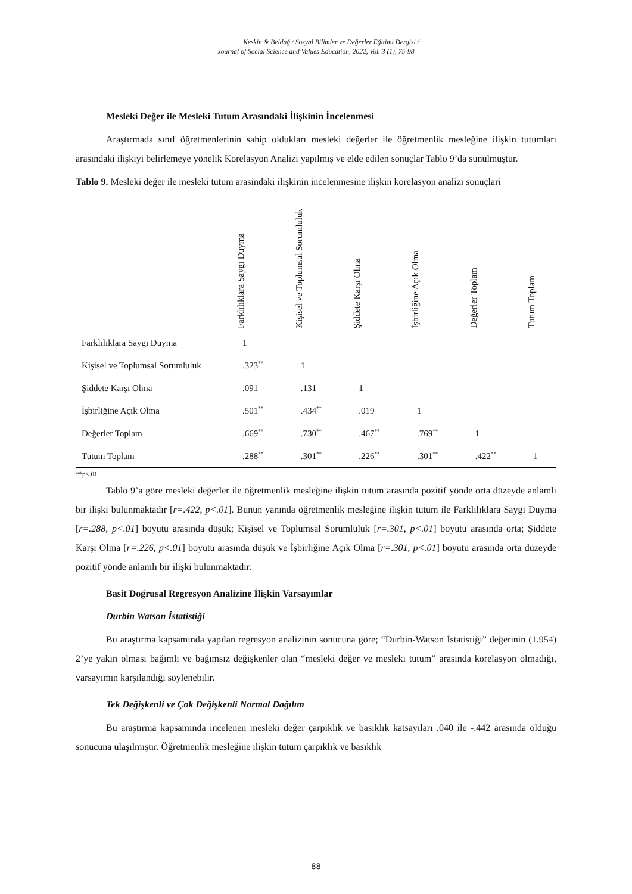Keskin & Beldağ / Sosyal Bilimler ve Değerler Eğitimi Dergisi /
Journal of Social Science and Values Education, 2022, Vol. 3 (1), 75-98
Mesleki Değer ile Mesleki Tutum Arasındaki İlişkinin İncelenmesi
Araştırmada sınıf öğretmenlerinin sahip oldukları mesleki değerler ile öğretmenlik mesleğine ilişkin tutumları arasındaki ilişkiyi belirlemeye yönelik Korelasyon Analizi yapılmış ve elde edilen sonuçlar Tablo 9’da sunulmuştur.
Tablo 9. Mesleki değer ile mesleki tutum arasindaki ilişkinin incelenmesine ilişkin korelasyon analizi sonuçlari
| | Farklılıklara Saygı Duyma | Kişisel ve Toplumsal Sorumluluk | Şiddete Karşı Olma | İşbirliğine Açık Olma | Değerler Toplam | Tutum Toplam |
| --- | --- | --- | --- | --- | --- | --- |
| Farklılıklara Saygı Duyma | 1 | | | | | |
| Kişisel ve Toplumsal Sorumluluk | .323<sup>**</sup> | 1 | | | | |
| Şiddete Karşı Olma | .091 | .131 | 1 | | | |
| İşbirliğine Açık Olma | .501<sup>**</sup> | .434<sup>**</sup> | .019 | 1 | | |
| Değerler Toplam | .669<sup>**</sup> | .730<sup>**</sup> | .467<sup>**</sup> | .769<sup>**</sup> | 1 | |
| Tutum Toplam | .288<sup>**</sup> | .301<sup>**</sup> | .226<sup>**</sup> | .301<sup>**</sup> | .422<sup>**</sup> | 1 |
**p<.01
Tablo 9’a göre mesleki değerler ile öğretmenlik mesleğine ilişkin tutum arasında pozitif yönde orta düzeyde anlamlı bir ilişki bulunmaktadır [r=.422, p<.01]. Bunun yanında öğretmenlik mesleğine ilişkin tutum ile Farklılıklara Saygı Duyma [r=.288, p<.01] boyutu arasında düşük; Kişisel ve Toplumsal Sorumluluk [r=.301, p<.01] boyutu arasında orta; Şiddete Karşı Olma [r=.226, p<.01] boyutu arasında düşük ve İşbirliğine Açık Olma [r=.301, p<.01] boyutu arasında orta düzeyde pozitif yönde anlamlı bir ilişki bulunmaktadır.
Basit Doğrusal Regresyon Analizine İlişkin Varsayımlar
Durbin Watson İstatistiği
Bu araştırma kapsamında yapılan regresyon analizinin sonucuna göre; “Durbin-Watson İstatistiği” değerinin (1.954) 2’ye yakın olması bağımlı ve bağımsız değişkenler olan “mesleki değer ve mesleki tutum” arasında korelasyon olmadığı, varsayımın karşılandığı söylenebilir.
Tek Değişkenli ve Çok Değişkenli Normal Dağılım
Bu araştırma kapsamında incelenen mesleki değer çarpıklık ve basıklık katsayıları .040 ile -.442 arasında olduğu sonucuna ulaşılmıştır. Öğretmenlik mesleğine ilişkin tutum çarpıklık ve basıklık
88